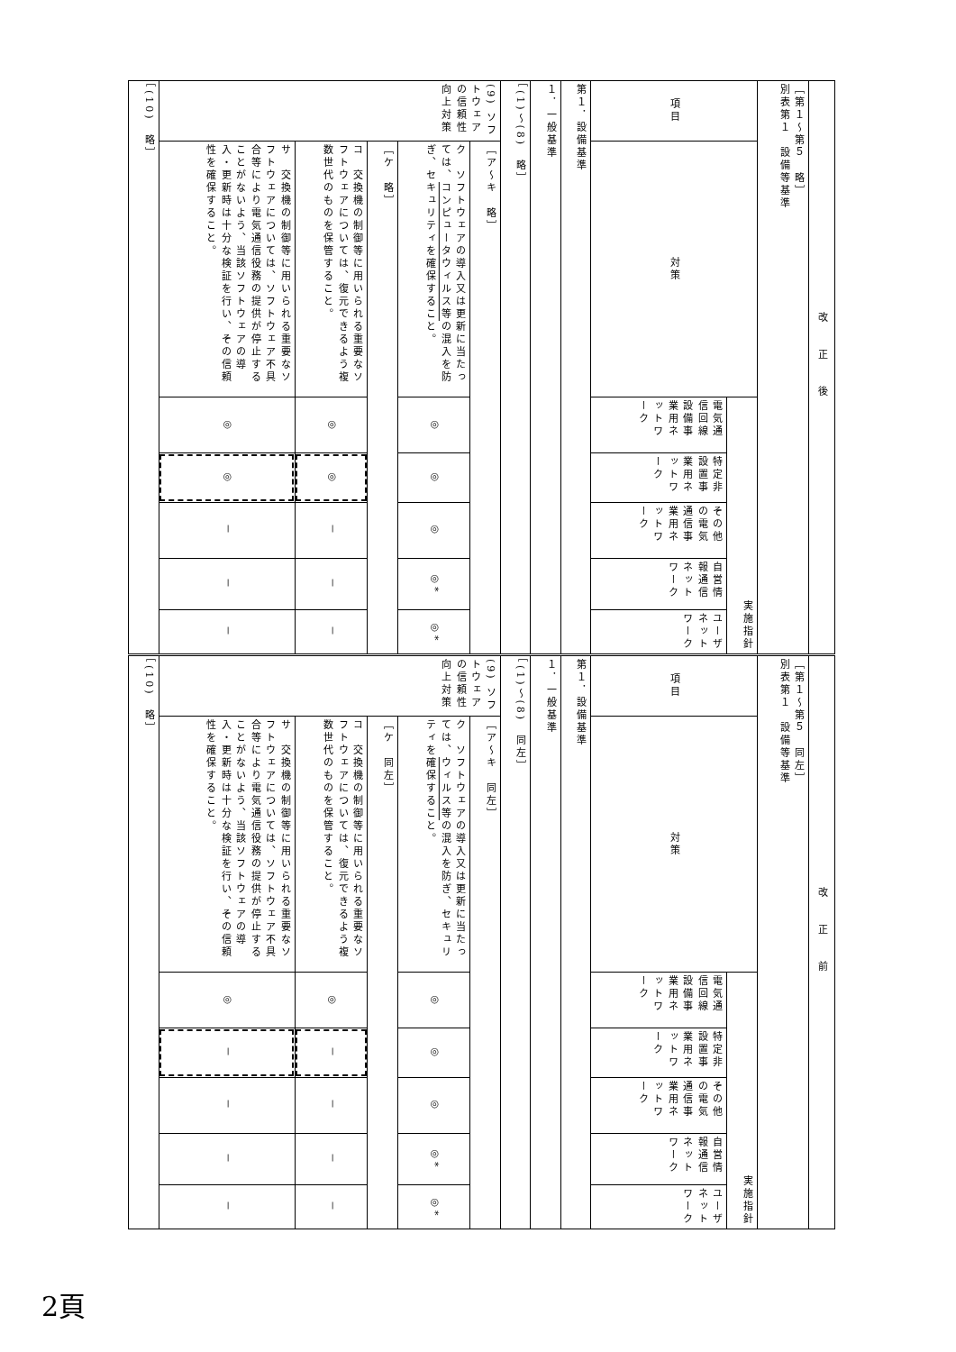| 改正後 | | | | | | |
| ［第１～第５ 略］ 別表第１ 設備等基準 | | | | | | |
| 項目 | 対策 | 実施指針 | | | | |
| | | 電気通信回線設備事業用ネットワーク | 特定非設置事業用ネットワーク | その他の電気通信事業用ネットワーク | 自営情報通信ネットワーク | ユーザネットワーク |
| 第１．設備基準 | | | | | | |
| １．一般基準 | | | | | | |
| ［(1)～(8) 略］ | | | | | | |
| (9) ソフトウェアの信頼性向上対策 | ［ア～キ 略］ | | | | | |
| | ク ソフトウェアの導入又は更新に当たっては、 コンピュータウィルス等 の混入を防ぎ、セキュリティを確保すること。 | ◎ | ◎ | ◎ | ◎* | ◎* |
| | ［ケ 略］ | | | | | |
| | コ 交換機の制御等に用いられる重要なソフトウェアについては、復元できるよう複数世代のものを保管すること。 | ◎ | ◎ | － | － | － |
| | サ 交換機の制御等に用いられる重要なソフトウェアについては、ソフトウェア不具合等により電気通信役務の提供が停止することがないよう、当該ソフトウェアの導入・更新時は十分な検証を行い、その信頼性を確保すること。 | ◎ | ◎ | － | － | － |
| ［(10) 略］ | | | | | | |
| 改正前 | | | | | | |
| ［第１～第５ 同左］ 別表第１ 設備等基準 | | | | | | |
| 項目 | 対策 | 実施指針 | | | | |
| | | 電気通信回線設備事業用ネットワーク | 特定非設置事業用ネットワーク | その他の電気通信事業用ネットワーク | 自営情報通信ネットワーク | ユーザネットワーク |
| 第１．設備基準 | | | | | | |
| １．一般基準 | | | | | | |
| ［(1)～(8) 同左］ | | | | | | |
| (9) ソフトウェアの信頼性向上対策 | ［ア～キ 同左］ | | | | | |
| | ク ソフトウェアの導入又は更新に当たっては、 ウィルス等 の混入を防ぎ、セキュリティを確保すること。 | ◎ | ◎ | ◎ | ◎* | ◎* |
| | ［ケ 同左］ | | | | | |
| | コ 交換機の制御等に用いられる重要なソフトウェアについては、復元できるよう複数世代のものを保管すること。 | ◎ | － | － | － | － |
| | サ 交換機の制御等に用いられる重要なソフトウェアについては、ソフトウェア不具合等により電気通信役務の提供が停止することがないよう、当該ソフトウェアの導入・更新時は十分な検証を行い、その信頼性を確保すること。 | ◎ | － | － | － | － |
| ［(10) 略］ | | | | | | |
2頁